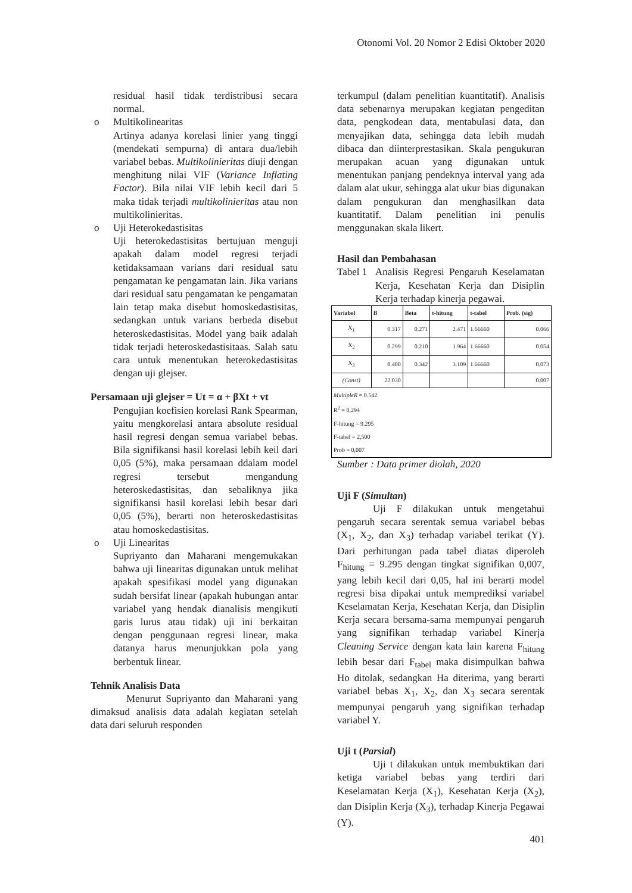Otonomi Vol. 20 Nomor 2 Edisi Oktober 2020
residual hasil tidak terdistribusi secara normal.
o Multikolinearitas
Artinya adanya korelasi linier yang tinggi (mendekati sempurna) di antara dua/lebih variabel bebas. Multikolinieritas diuji dengan menghitung nilai VIF (Variance Inflating Factor). Bila nilai VIF lebih kecil dari 5 maka tidak terjadi multikolinieritas atau non multikolinieritas.
o Uji Heterokedastisitas
Uji heterokedastisitas bertujuan menguji apakah dalam model regresi terjadi ketidaksamaan varians dari residual satu pengamatan ke pengamatan lain. Jika varians dari residual satu pengamatan ke pengamatan lain tetap maka disebut homoskedastisitas, sedangkan untuk varians berbeda disebut heteroskedastisitas. Model yang baik adalah tidak terjadi heteroskedastisitaas. Salah satu cara untuk menentukan heterokedastisitas dengan uji glejser.
Persamaan uji glejser = Ut = α + βXt + vt
Pengujian koefisien korelasi Rank Spearman, yaitu mengkorelasi antara absolute residual hasil regresi dengan semua variabel bebas. Bila signifikansi hasil korelasi lebih keil dari 0,05 (5%), maka persamaan ddalam model regresi tersebut mengandung heteroskedastisitas, dan sebaliknya jika signifikansi hasil korelasi lebih besar dari 0,05 (5%), berarti non heteroskedastisitas atau homoskedastisitas.
o Uji Linearitas
Supriyanto dan Maharani mengemukakan bahwa uji linearitas digunakan untuk melihat apakah spesifikasi model yang digunakan sudah bersifat linear (apakah hubungan antar variabel yang hendak dianalisis mengikuti garis lurus atau tidak) uji ini berkaitan dengan penggunaan regresi linear, maka datanya harus menunjukkan pola yang berbentuk linear.
Tehnik Analisis Data
Menurut Supriyanto dan Maharani yang dimaksud analisis data adalah kegiatan setelah data dari seluruh responden
terkumpul (dalam penelitian kuantitatif). Analisis data sebenarnya merupakan kegiatan pengeditan data, pengkodean data, mentabulasi data, dan menyajikan data, sehingga data lebih mudah dibaca dan diinterprestasikan. Skala pengukuran merupakan acuan yang digunakan untuk menentukan panjang pendeknya interval yang ada dalam alat ukur, sehingga alat ukur bias digunakan dalam pengukuran dan menghasilkan data kuantitatif. Dalam penelitian ini penulis menggunakan skala likert.
Hasil dan Pembahasan
Tabel 1 Analisis Regresi Pengaruh Keselamatan Kerja, Kesehatan Kerja dan Disiplin Kerja terhadap kinerja pegawai.
| Variabel | B | Beta | t-hitung | t-tabel | Prob. (sig) |
| --- | --- | --- | --- | --- | --- |
| X<sub>1</sub> | 0.317 | 0.271 | 2.471 | 1.66660 | 0.066 |
| X<sub>2</sub> | 0.299 | 0.210 | 1.964 | 1.66660 | 0.054 |
| X<sub>3</sub> | 0.400 | 0.342 | 3.109 | 1.66660 | 0.073 |
| (Const) | 22.030 | | | | 0.007 |
| MultipleR = 0.542 R<sup>2</sup> = 0,294 F-hitung = 9.295 F-tabel = 2,500 Prob = 0,007 | | | | | |
Sumber : Data primer diolah, 2020
Uji F (Simultan)
Uji F dilakukan untuk mengetahui pengaruh secara serentak semua variabel bebas (X<sub>1</sub>, X<sub>2</sub>, dan X<sub>3</sub>) terhadap variabel terikat (Y). Dari perhitungan pada tabel diatas diperoleh F<sub>hitung</sub> = 9.295 dengan tingkat signifikan 0,007, yang lebih kecil dari 0,05, hal ini berarti model regresi bisa dipakai untuk memprediksi variabel Keselamatan Kerja, Kesehatan Kerja, dan Disiplin Kerja secara bersama-sama mempunyai pengaruh yang signifikan terhadap variabel Kinerja Cleaning Service dengan kata lain karena F<sub>hitung</sub> lebih besar dari F<sub>tabel</sub> maka disimpulkan bahwa Ho ditolak, sedangkan Ha diterima, yang berarti variabel bebas X<sub>1</sub>, X<sub>2</sub>, dan X<sub>3</sub> secara serentak mempunyai pengaruh yang signifikan terhadap variabel Y.
Uji t (Parsial)
Uji t dilakukan untuk membuktikan dari ketiga variabel bebas yang terdiri dari Keselamatan Kerja (X<sub>1</sub>), Kesehatan Kerja (X<sub>2</sub>), dan Disiplin Kerja (X<sub>3</sub>), terhadap Kinerja Pegawai (Y).
401